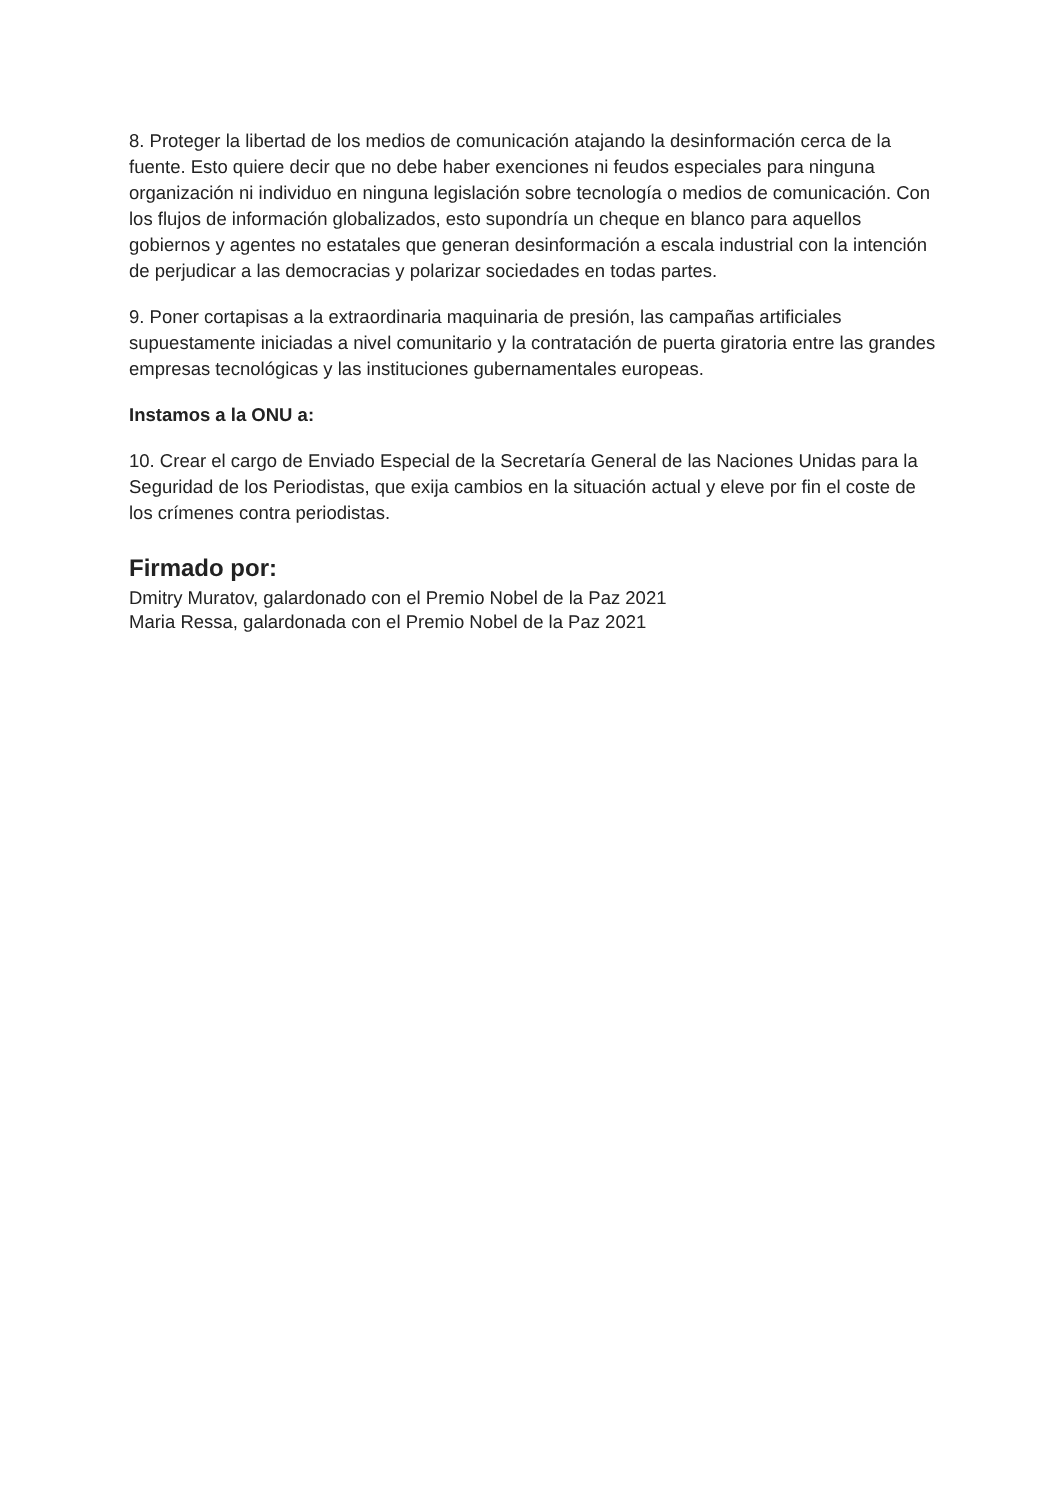8. Proteger la libertad de los medios de comunicación atajando la desinformación cerca de la fuente. Esto quiere decir que no debe haber exenciones ni feudos especiales para ninguna organización ni individuo en ninguna legislación sobre tecnología o medios de comunicación. Con los flujos de información globalizados, esto supondría un cheque en blanco para aquellos gobiernos y agentes no estatales que generan desinformación a escala industrial con la intención de perjudicar a las democracias y polarizar sociedades en todas partes.
9. Poner cortapisas a la extraordinaria maquinaria de presión, las campañas artificiales supuestamente iniciadas a nivel comunitario y la contratación de puerta giratoria entre las grandes empresas tecnológicas y las instituciones gubernamentales europeas.
Instamos a la ONU a:
10. Crear el cargo de Enviado Especial de la Secretaría General de las Naciones Unidas para la Seguridad de los Periodistas, que exija cambios en la situación actual y eleve por fin el coste de los crímenes contra periodistas.
Firmado por:
Dmitry Muratov, galardonado con el Premio Nobel de la Paz 2021
Maria Ressa, galardonada con el Premio Nobel de la Paz 2021